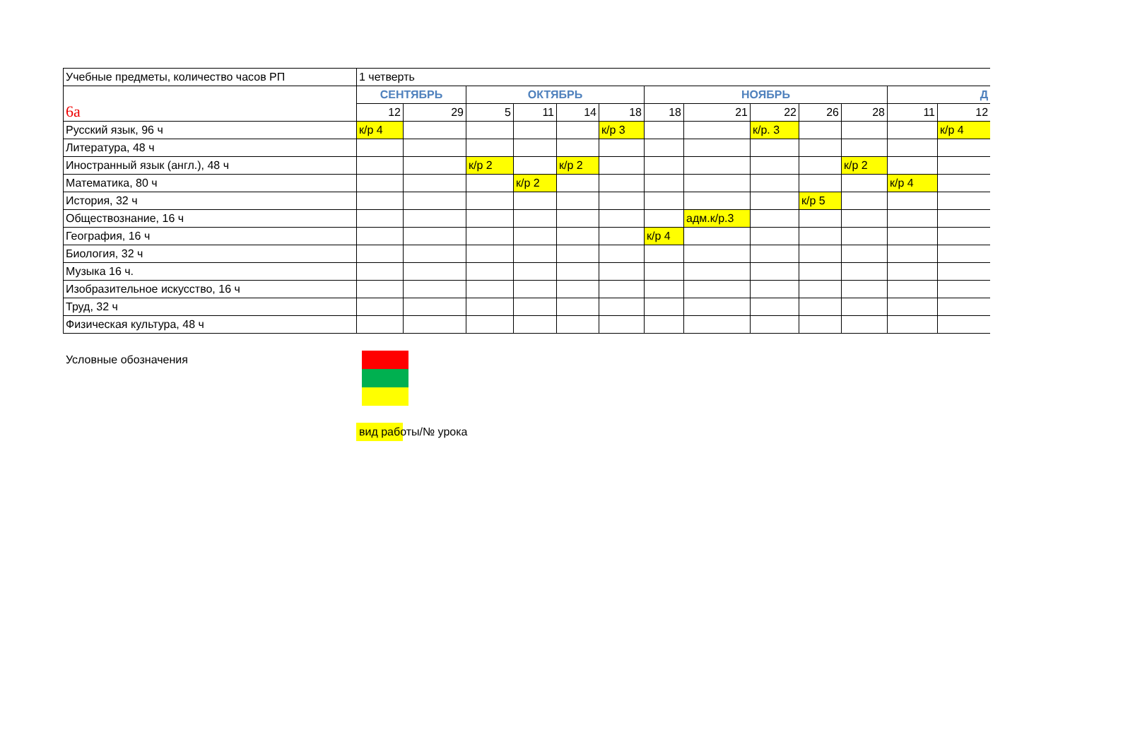| Учебные предметы, количество часов РП | 1 четверть | | | | | | | | | | | | |
| 6а | СЕНТЯБРЬ | | ОКТЯБРЬ | | | | НОЯБРЬ | | | | | Д | |
| | 12 | 29 | 5 | 11 | 14 | 18 | 18 | 21 | 22 | 26 | 28 | 11 | 12 |
| Русский язык, 96 ч | к/р 4 | | | | | к/р 3 | | | к/р. 3 | | | | к/р 4 |
| Литература, 48 ч | | | | | | | | | | | | | |
| Иностранный язык (англ.), 48 ч | | | к/р 2 | | к/р 2 | | | | | | к/р 2 | | |
| Математика, 80 ч | | | | к/р 2 | | | | | | | | к/р 4 | |
| История, 32 ч | | | | | | | | | | к/р 5 | | | |
| Обществознание, 16 ч | | | | | | | | адм.к/р.3 | | | | | |
| География, 16 ч | | | | | | | к/р 4 | | | | | | |
| Биология, 32 ч | | | | | | | | | | | | | |
| Музыка 16 ч. | | | | | | | | | | | | | |
| Изобразительное искусство, 16 ч | | | | | | | | | | | | | |
| Труд, 32 ч | | | | | | | | | | | | | |
| Физическая культура, 48 ч | | | | | | | | | | | | | |
Условные обозначения
вид работы/№ урока